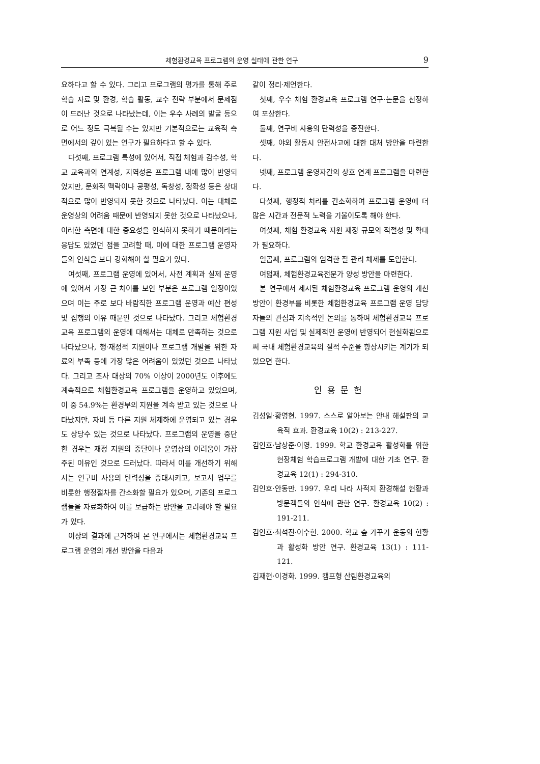체험환경교육 프로그램의 운영 실태에 관한 연구 9
요하다고 할 수 있다. 그리고 프로그램의 평가를 통해 주로 학습 자료 및 환경, 학습 활동, 교수 전략 부분에서 문제점이 드러난 것으로 나타났는데, 이는 우수 사례의 발굴 등으로 어느 정도 극복될 수는 있지만 기본적으로는 교육적 측면에서의 깊이 있는 연구가 필요하다고 할 수 있다.
다섯째, 프로그램 특성에 있어서, 직접 체험과 감수성, 학교 교육과의 연계성, 지역성은 프로그램 내에 많이 반영되었지만, 문화적 맥락이나 공평성, 독창성, 정확성 등은 상대적으로 많이 반영되지 못한 것으로 나타났다. 이는 대체로 운영상의 어려움 때문에 반영되지 못한 것으로 나타났으나, 이러한 측면에 대한 중요성을 인식하지 못하기 때문이라는 응답도 있었던 점을 고려할 때, 이에 대한 프로그램 운영자들의 인식을 보다 강화해야 할 필요가 있다.
여섯째, 프로그램 운영에 있어서, 사전 계획과 실제 운영에 있어서 가장 큰 차이를 보인 부분은 프로그램 일정이었으며 이는 주로 보다 바람직한 프로그램 운영과 예산 편성 및 집행의 이유 때문인 것으로 나타났다. 그리고 체험환경교육 프로그램의 운영에 대해서는 대체로 만족하는 것으로 나타났으나, 행·재정적 지원이나 프로그램 개발을 위한 자료의 부족 등에 가장 많은 어려움이 있었던 것으로 나타났다. 그리고 조사 대상의 70% 이상이 2000년도 이후에도 계속적으로 체험환경교육 프로그램을 운영하고 있었으며, 이 중 54.9%는 환경부의 지원을 계속 받고 있는 것으로 나타났지만, 자비 등 다른 지원 체제하에 운영되고 있는 경우도 상당수 있는 것으로 나타났다. 프로그램의 운영을 중단한 경우는 재정 지원의 중단이나 운영상의 어려움이 가장 주된 이유인 것으로 드러났다. 따라서 이를 개선하기 위해서는 연구비 사용의 탄력성을 증대시키고, 보고서 업무를 비롯한 행정절차를 간소화할 필요가 있으며, 기존의 프로그램들을 자료화하여 이를 보급하는 방안을 고려해야 할 필요가 있다.
이상의 결과에 근거하여 본 연구에서는 체험환경교육 프로그램 운영의 개선 방안을 다음과
같이 정리·제언한다.
첫째, 우수 체험 환경교육 프로그램 연구·논문을 선정하여 포상한다.
둘째, 연구비 사용의 탄력성을 증진한다.
셋째, 야외 활동시 안전사고에 대한 대처 방안을 마련한다.
넷째, 프로그램 운영자간의 상호 연계 프로그램을 마련한다.
다섯째, 행정적 처리를 간소화하여 프로그램 운영에 더 많은 시간과 전문적 노력을 기울이도록 해야 한다.
여섯째, 체험 환경교육 지원 재정 규모의 적절성 및 확대가 필요하다.
일곱째, 프로그램의 엄격한 질 관리 체제를 도입한다.
여덟째, 체험환경교육전문가 양성 방안을 마련한다.
본 연구에서 제시된 체험환경교육 프로그램 운영의 개선 방안이 환경부를 비롯한 체험환경교육 프로그램 운영 담당자들의 관심과 지속적인 논의를 통하여 체험환경교육 프로그램 지원 사업 및 실제적인 운영에 반영되어 현실화됨으로써 국내 체험환경교육의 질적 수준을 향상시키는 계기가 되었으면 한다.
인용문헌
김성일·황영현. 1997. 스스로 알아보는 안내 해설판의 교육적 효과. 환경교육 10(2) : 213-227.
김인호·남상준·이영. 1999. 학교 환경교육 활성화를 위한 현장체험 학습프로그램 개발에 대한 기초 연구. 환경교육 12(1) : 294-310.
김인호·안동만. 1997. 우리 나라 사적지 환경해설 현황과 방문객들의 인식에 관한 연구. 환경교육 10(2) : 191-211.
김인호·최석진·이수현. 2000. 학교 숲 가꾸기 운동의 현황과 활성화 방안 연구. 환경교육 13(1) : 111-121.
김재현·이경화. 1999. 캠프형 산림환경교육의